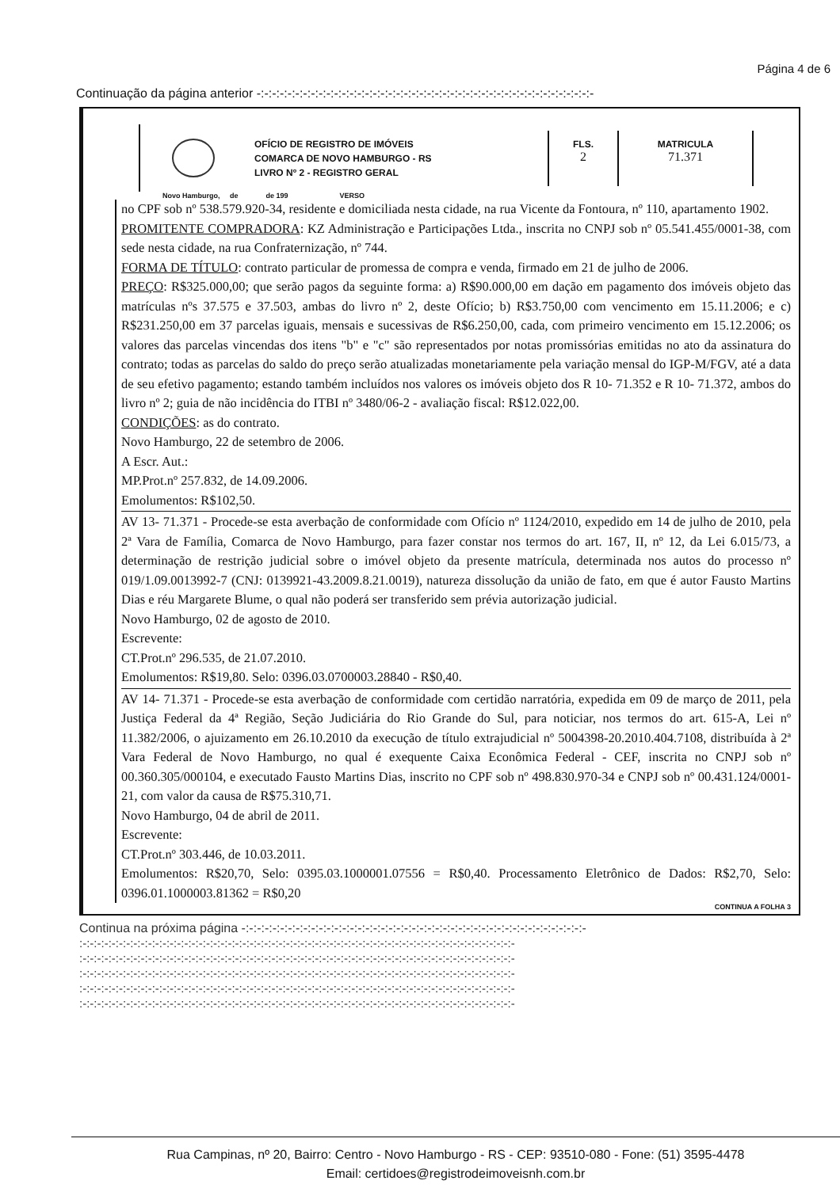Página 4 de 6
Continuação da página anterior -:-:-:-:-:-:-:-:-:-:-:-:-:-:-:-:-:-:-:-:-:-:-:-:-:-:-:-:-:-:-:-:-:-:-:-:-:-:-:-:-:-:-:-
OFÍCIO DE REGISTRO DE IMÓVEIS
COMARCA DE NOVO HAMBURGO - RS
LIVRO Nº 2 - REGISTRO GERAL
FLS.
2
MATRICULA
71.371
Novo Hamburgo, de de 199 VERSO
no CPF sob nº 538.579.920-34, residente e domiciliada nesta cidade, na rua Vicente da Fontoura, nº 110, apartamento 1902.
PROMITENTE COMPRADORA: KZ Administração e Participações Ltda., inscrita no CNPJ sob nº 05.541.455/0001-38, com sede nesta cidade, na rua Confraternização, nº 744.
FORMA DE TÍTULO: contrato particular de promessa de compra e venda, firmado em 21 de julho de 2006.
PREÇO: R$325.000,00; que serão pagos da seguinte forma: a) R$90.000,00 em dação em pagamento dos imóveis objeto das matrículas nºs 37.575 e 37.503, ambas do livro nº 2, deste Ofício; b) R$3.750,00 com vencimento em 15.11.2006; e c) R$231.250,00 em 37 parcelas iguais, mensais e sucessivas de R$6.250,00, cada, com primeiro vencimento em 15.12.2006; os valores das parcelas vincendas dos itens "b" e "c" são representados por notas promissórias emitidas no ato da assinatura do contrato; todas as parcelas do saldo do preço serão atualizadas monetariamente pela variação mensal do IGP-M/FGV, até a data de seu efetivo pagamento; estando também incluídos nos valores os imóveis objeto dos R 10- 71.352 e R 10- 71.372, ambos do livro nº 2; guia de não incidência do ITBI nº 3480/06-2 - avaliação fiscal: R$12.022,00.
CONDIÇÕES: as do contrato.
Novo Hamburgo, 22 de setembro de 2006.
A Escr. Aut.:
MP.Prot.nº 257.832, de 14.09.2006.
Emolumentos: R$102,50.
AV 13- 71.371 - Procede-se esta averbação de conformidade com Ofício nº 1124/2010, expedido em 14 de julho de 2010, pela 2ª Vara de Família, Comarca de Novo Hamburgo, para fazer constar nos termos do art. 167, II, nº 12, da Lei 6.015/73, a determinação de restrição judicial sobre o imóvel objeto da presente matrícula, determinada nos autos do processo nº 019/1.09.0013992-7 (CNJ: 0139921-43.2009.8.21.0019), natureza dissolução da união de fato, em que é autor Fausto Martins Dias e réu Margarete Blume, o qual não poderá ser transferido sem prévia autorização judicial.
Novo Hamburgo, 02 de agosto de 2010.
Escrevente:
CT.Prot.nº 296.535, de 21.07.2010.
Emolumentos: R$19,80. Selo: 0396.03.0700003.28840 - R$0,40.
AV 14- 71.371 - Procede-se esta averbação de conformidade com certidão narratória, expedida em 09 de março de 2011, pela Justiça Federal da 4ª Região, Seção Judiciária do Rio Grande do Sul, para noticiar, nos termos do art. 615-A, Lei nº 11.382/2006, o ajuizamento em 26.10.2010 da execução de título extrajudicial nº 5004398-20.2010.404.7108, distribuída à 2ª Vara Federal de Novo Hamburgo, no qual é exequente Caixa Econômica Federal - CEF, inscrita no CNPJ sob nº 00.360.305/000104, e executado Fausto Martins Dias, inscrito no CPF sob nº 498.830.970-34 e CNPJ sob nº 00.431.124/0001-21, com valor da causa de R$75.310,71.
Novo Hamburgo, 04 de abril de 2011.
Escrevente:
CT.Prot.nº 303.446, de 10.03.2011.
Emolumentos: R$20,70, Selo: 0395.03.1000001.07556 = R$0,40. Processamento Eletrônico de Dados: R$2,70, Selo: 0396.01.1000003.81362 = R$0,20
CONTINUA A FOLHA 3
Continua na próxima página -:-:-:-:-:-:-:-:-:-:-:-:-:-:-:-:-:-:-:-:-:-:-:-:-:-:-:-:-:-:-:-:-:-:-:-:-:-:-:-:-:-:-:-:-
:-:-:-:-:-:-:-:-:-:-:-:-:-:-:-:-:-:-:-:-:-:-:-:-:-:-:-:-:-:-:-:-:-:-:-:-:-:-:-:-:-:-:-:-:-:-:-:-:-:-:-:-:-:-:-:-:-:-:-:-
:-:-:-:-:-:-:-:-:-:-:-:-:-:-:-:-:-:-:-:-:-:-:-:-:-:-:-:-:-:-:-:-:-:-:-:-:-:-:-:-:-:-:-:-:-:-:-:-:-:-:-:-:-:-:-:-:-:-:-:-
:-:-:-:-:-:-:-:-:-:-:-:-:-:-:-:-:-:-:-:-:-:-:-:-:-:-:-:-:-:-:-:-:-:-:-:-:-:-:-:-:-:-:-:-:-:-:-:-:-:-:-:-:-:-:-:-:-:-:-:-
:-:-:-:-:-:-:-:-:-:-:-:-:-:-:-:-:-:-:-:-:-:-:-:-:-:-:-:-:-:-:-:-:-:-:-:-:-:-:-:-:-:-:-:-:-:-:-:-:-:-:-:-:-:-:-:-:-:-:-:-
:-:-:-:-:-:-:-:-:-:-:-:-:-:-:-:-:-:-:-:-:-:-:-:-:-:-:-:-:-:-:-:-:-:-:-:-:-:-:-:-:-:-:-:-:-:-:-:-:-:-:-:-:-:-:-:-:-:-:-:-
Rua Campinas, nº 20, Bairro: Centro - Novo Hamburgo - RS - CEP: 93510-080 - Fone: (51) 3595-4478
Email: certidoes@registrodeimoveisnh.com.br